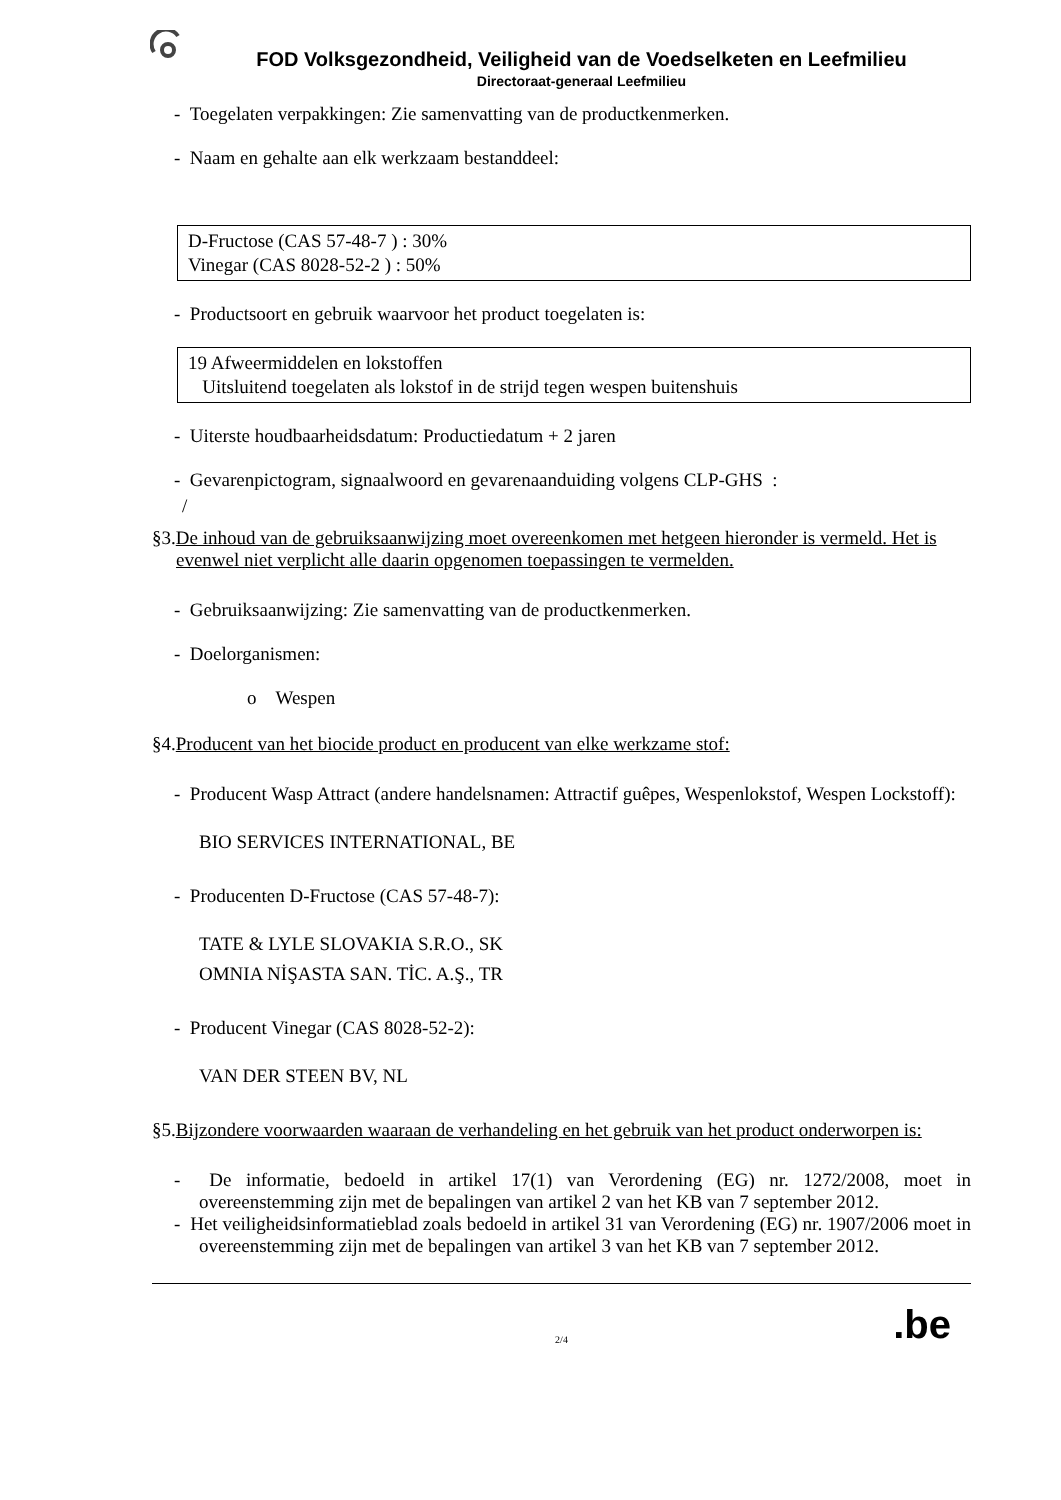FOD Volksgezondheid, Veiligheid van de Voedselketen en Leefmilieu
Directoraat-generaal Leefmilieu
- Toegelaten verpakkingen: Zie samenvatting van de productkenmerken.
- Naam en gehalte aan elk werkzaam bestanddeel:
D-Fructose (CAS 57-48-7 ) : 30%
Vinegar (CAS 8028-52-2 ) : 50%
- Productsoort en gebruik waarvoor het product toegelaten is:
19 Afweermiddelen en lokstoffen
Uitsluitend toegelaten als lokstof in de strijd tegen wespen buitenshuis
- Uiterste houdbaarheidsdatum: Productiedatum + 2 jaren
- Gevarenpictogram, signaalwoord en gevarenaanduiding volgens CLP-GHS :
/
§3.De inhoud van de gebruiksaanwijzing moet overeenkomen met hetgeen hieronder is vermeld. Het is evenwel niet verplicht alle daarin opgenomen toepassingen te vermelden.
- Gebruiksaanwijzing: Zie samenvatting van de productkenmerken.
- Doelorganismen:
o Wespen
§4.Producent van het biocide product en producent van elke werkzame stof:
- Producent Wasp Attract (andere handelsnamen: Attractif guêpes, Wespenlokstof, Wespen Lockstoff):
BIO SERVICES INTERNATIONAL, BE
- Producenten D-Fructose (CAS 57-48-7):
TATE & LYLE SLOVAKIA S.R.O., SK
OMNIA NİŞASTA SAN. TİC. A.Ş., TR
- Producent Vinegar (CAS 8028-52-2):
VAN DER STEEN BV, NL
§5.Bijzondere voorwaarden waaraan de verhandeling en het gebruik van het product onderworpen is:
- De informatie, bedoeld in artikel 17(1) van Verordening (EG) nr. 1272/2008, moet in overeenstemming zijn met de bepalingen van artikel 2 van het KB van 7 september 2012.
- Het veiligheidsinformatieblad zoals bedoeld in artikel 31 van Verordening (EG) nr. 1907/2006 moet in overeenstemming zijn met de bepalingen van artikel 3 van het KB van 7 september 2012.
.be 2/4